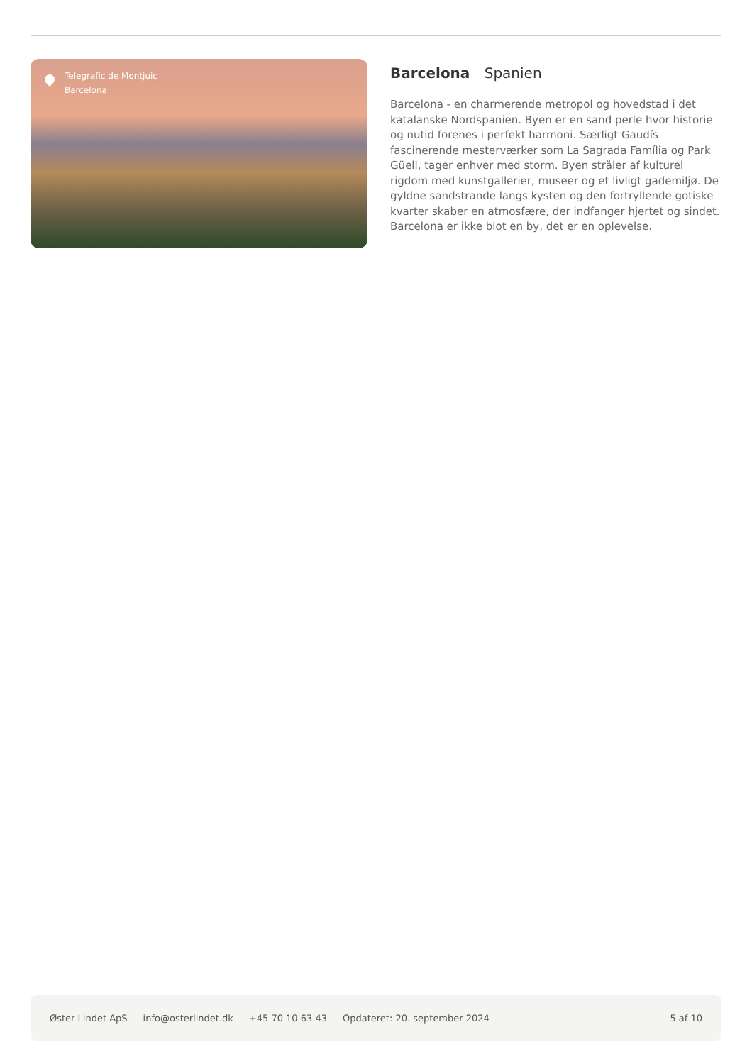Telegrafic de Montjuic
Barcelona
Barcelona Spanien
Barcelona - en charmerende metropol og hovedstad i det katalanske Nordspanien. Byen er en sand perle hvor historie og nutid forenes i perfekt harmoni. Særligt Gaudís fascinerende mesterværker som La Sagrada Família og Park Güell, tager enhver med storm. Byen stråler af kulturel rigdom med kunstgallerier, museer og et livligt gademiljø. De gyldne sandstrande langs kysten og den fortryllende gotiske kvarter skaber en atmosfære, der indfanger hjertet og sindet. Barcelona er ikke blot en by, det er en oplevelse.
Øster Lindet ApS info@osterlindet.dk +45 70 10 63 43 Opdateret: 20. september 2024 5 af 10